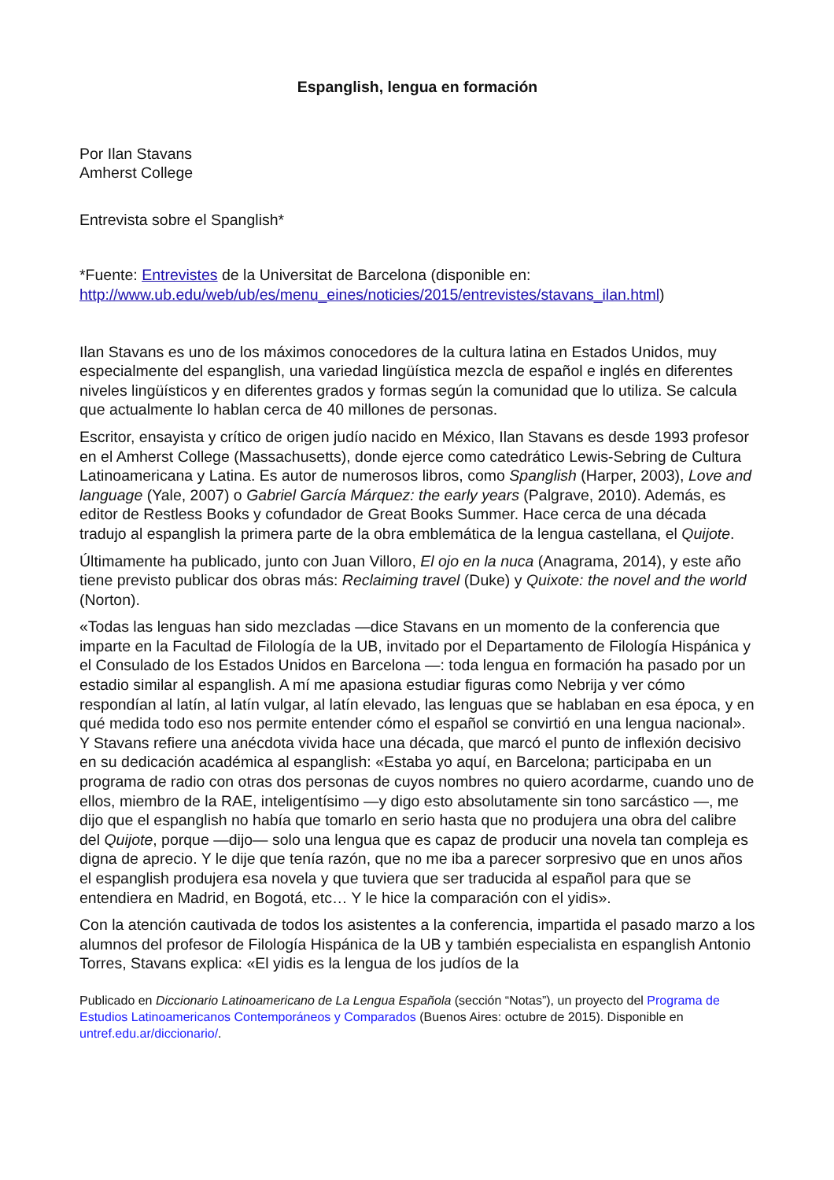Espanglish, lengua en formación
Por Ilan Stavans
Amherst College
Entrevista sobre el Spanglish*
*Fuente: Entrevistes de la Universitat de Barcelona (disponible en: http://www.ub.edu/web/ub/es/menu_eines/noticies/2015/entrevistes/stavans_ilan.html)
Ilan Stavans es uno de los máximos conocedores de la cultura latina en Estados Unidos, muy especialmente del espanglish, una variedad lingüística mezcla de español e inglés en diferentes niveles lingüísticos y en diferentes grados y formas según la comunidad que lo utiliza. Se calcula que actualmente lo hablan cerca de 40 millones de personas.
Escritor, ensayista y crítico de origen judío nacido en México, Ilan Stavans es desde 1993 profesor en el Amherst College (Massachusetts), donde ejerce como catedrático Lewis-Sebring de Cultura Latinoamericana y Latina. Es autor de numerosos libros, como Spanglish (Harper, 2003), Love and language (Yale, 2007) o Gabriel García Márquez: the early years (Palgrave, 2010). Además, es editor de Restless Books y cofundador de Great Books Summer. Hace cerca de una década tradujo al espanglish la primera parte de la obra emblemática de la lengua castellana, el Quijote.
Últimamente ha publicado, junto con Juan Villoro, El ojo en la nuca (Anagrama, 2014), y este año tiene previsto publicar dos obras más: Reclaiming travel (Duke) y Quixote: the novel and the world (Norton).
«Todas las lenguas han sido mezcladas —dice Stavans en un momento de la conferencia que imparte en la Facultad de Filología de la UB, invitado por el Departamento de Filología Hispánica y el Consulado de los Estados Unidos en Barcelona —: toda lengua en formación ha pasado por un estadio similar al espanglish. A mí me apasiona estudiar figuras como Nebrija y ver cómo respondían al latín, al latín vulgar, al latín elevado, las lenguas que se hablaban en esa época, y en qué medida todo eso nos permite entender cómo el español se convirtió en una lengua nacional». Y Stavans refiere una anécdota vivida hace una década, que marcó el punto de inflexión decisivo en su dedicación académica al espanglish: «Estaba yo aquí, en Barcelona; participaba en un programa de radio con otras dos personas de cuyos nombres no quiero acordarme, cuando uno de ellos, miembro de la RAE, inteligentísimo —y digo esto absolutamente sin tono sarcástico —, me dijo que el espanglish no había que tomarlo en serio hasta que no produjera una obra del calibre del Quijote, porque —dijo— solo una lengua que es capaz de producir una novela tan compleja es digna de aprecio. Y le dije que tenía razón, que no me iba a parecer sorpresivo que en unos años el espanglish produjera esa novela y que tuviera que ser traducida al español para que se entendiera en Madrid, en Bogotá, etc… Y le hice la comparación con el yidis».
Con la atención cautivada de todos los asistentes a la conferencia, impartida el pasado marzo a los alumnos del profesor de Filología Hispánica de la UB y también especialista en espanglish Antonio Torres, Stavans explica: «El yidis es la lengua de los judíos de la
Publicado en Diccionario Latinoamericano de La Lengua Española (sección “Notas”), un proyecto del Programa de Estudios Latinoamericanos Contemporáneos y Comparados (Buenos Aires: octubre de 2015). Disponible en untref.edu.ar/diccionario/.